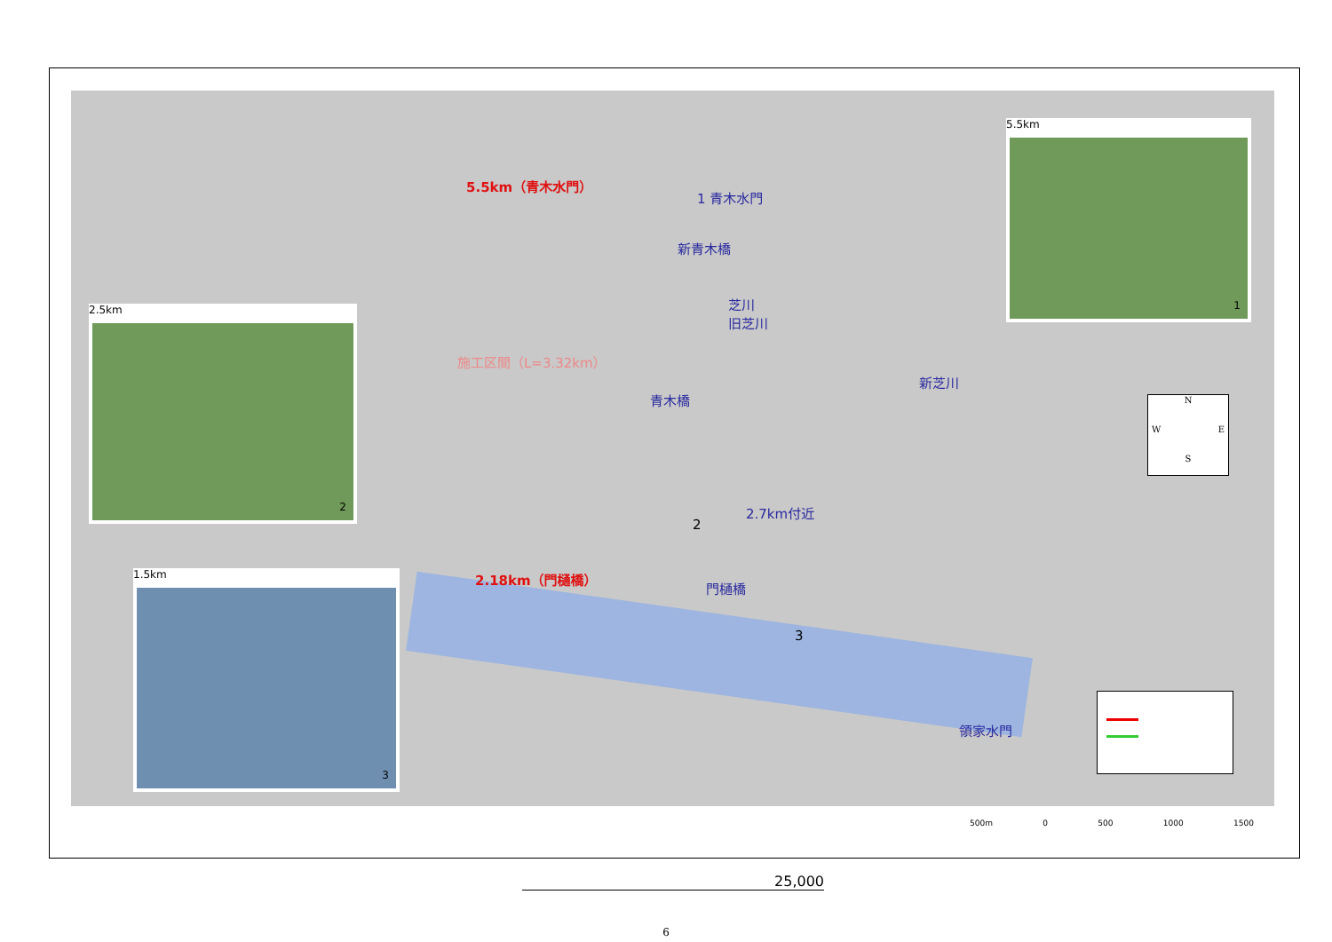5.5km（青木水門）
1 青木水門
新青木橋
芝川
旧芝川
施工区間（L=3.32km）
青木橋
新芝川
2.7km付近
2
2.18km（門樋橋）
門樋橋
3
領家水門
5.5km
1
2.5km
2
1.5km
3
N
W E
S
500m 0 500 1000 1500
25,000
6